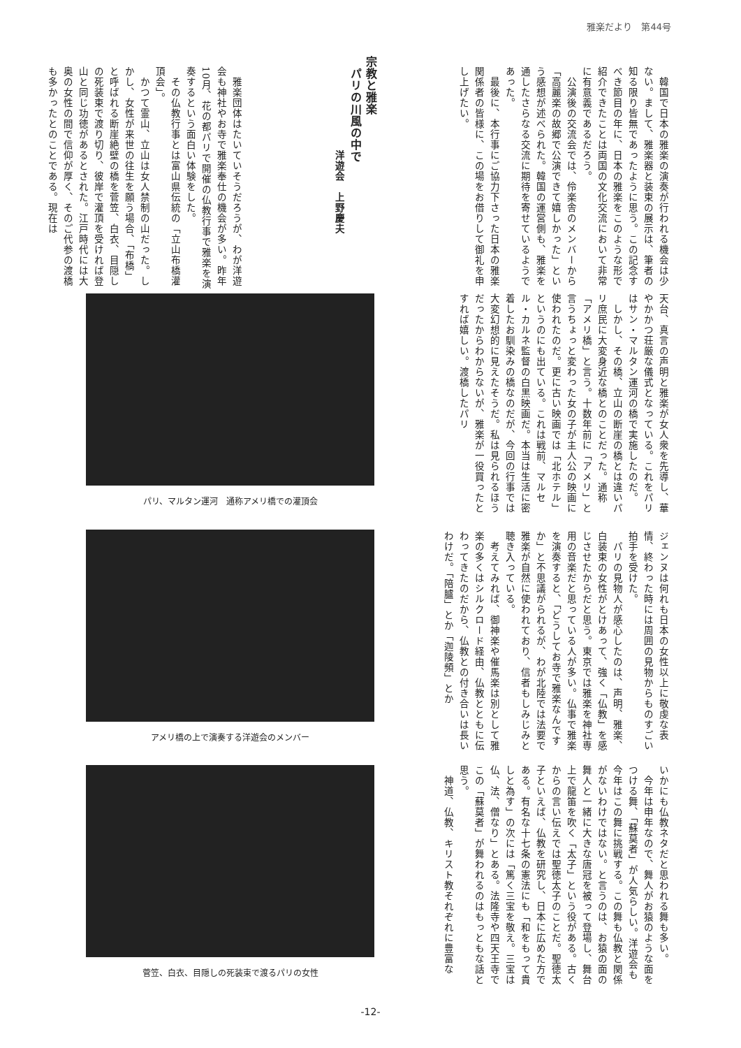雅楽だより　第44号
　韓国で日本の雅楽の演奏が行われる機会は少ない。まして、雅楽器と装束の展示は、筆者の知る限り皆無であったように思う。この記念すべき節目の年に、日本の雅楽をこのような形で紹介できたことは両国の文化交流において非常に有意義であるだろう。
　公演後の交流会では、伶楽舎のメンバーから「高麗楽の故郷で公演できて嬉しかった」という感想が述べられた。韓国の運営側も、雅楽を通したさらなる交流に期待を寄せているようであった。
　最後に、本行事にご協力下さった日本の雅楽関係者の皆様に、この場をお借りして御礼を申し上げたい。
宗教と雅楽
　パリの川風の中で
　　　　　　　　　洋遊会　上野慶夫
　雅楽団体はたいていそうだろうが、わが洋遊会も神社やお寺で雅楽奉仕の機会が多い。昨年10月、花の都パリで開催の仏教行事で雅楽を演奏するという面白い体験をした。
　その仏教行事とは富山県伝統の「立山布橋灌頂会」。
　かつて霊山、立山は女人禁制の山だった。しかし、女性が来世の往生を願う場合、「布橋」と呼ばれる断崖絶壁の橋を菅笠、白衣、目隠しの死装束で渡り切り、彼岸で灌頂を受ければ登山と同じ功徳があるとされた。江戸時代には大奥の女性の間で信仰が厚く、そのご代参の渡橋も多かったとのことである。現在は
天台、真言の声明と雅楽が女人衆を先導し、華やかかつ荘厳な儀式となっている。これをパリはサン・マルタン運河の橋で実施したのだ。
　しかし、その橋、立山の断崖の橋とは違いパリ庶民に大変身近な橋とのことだった。通称「アメリ橋」と言う。十数年前に「アメリ」と言うちょっと変わった女の子が主人公の映画に使われたのだ。更に古い映画では「北ホテル」というのにも出ている。これは戦前、マルセル・カルネ監督の白黒映画だ。本当は生活に密着したお馴染みの橋なのだが、今回の行事では大変幻想的に見えたそうだ。私は見られるほうだったからわからないが、雅楽が一役買ったとすれば嬉しい。渡橋したパリ
パリ、マルタン運河　通称アメリ橋での灌頂会
ジェンヌは何れも日本の女性以上に敬虔な表情、終わった時には周囲の見物からものすごい拍手を受けた。
　パリの見物人が感心したのは、声明、雅楽、白装束の女性がとけあって、強く「仏教」を感じさせたからだと思う。東京では雅楽を神社専用の音楽だと思っている人が多い。仏事で雅楽を演奏すると、「どうしてお寺で雅楽なんですか」と不思議がられるが、わが北陸では法要で雅楽が自然に使われており、信者もしみじみと聴き入っている。
　考えてみれば、御神楽や催馬楽は別として雅楽の多くはシルクロード経由、仏教とともに伝わってきたのだから、仏教との付き合いは長いわけだ。「陪臚」とか「迦陵頻」とか
アメリ橋の上で演奏する洋遊会のメンバー
いかにも仏教ネタだと思われる舞も多い。
　今年は申年なので、舞人がお猿のような面をつける舞、「蘇莫者」が人気らしい。洋遊会も今年はこの舞に挑戦する。この舞も仏教と関係がないわけではない。と言うのは、お猿の面の舞人と一緒に大きな唐冠を被って登場し、舞台上で龍笛を吹く「太子」という役がある。古くからの言い伝えでは聖徳太子のことだ。聖徳太子といえば、仏教を研究し、日本に広めた方である。有名な十七条の憲法にも「和をもって貴しと為す」の次には「篤く三宝を敬え。三宝は仏、法、僧なり」とある。法隆寺や四天王寺でこの「蘇莫者」が舞われるのはもっともな話と思う。
　神道、仏教、キリスト教それぞれに豊富な
菅笠、白衣、目隠しの死装束で渡るパリの女性
-12-